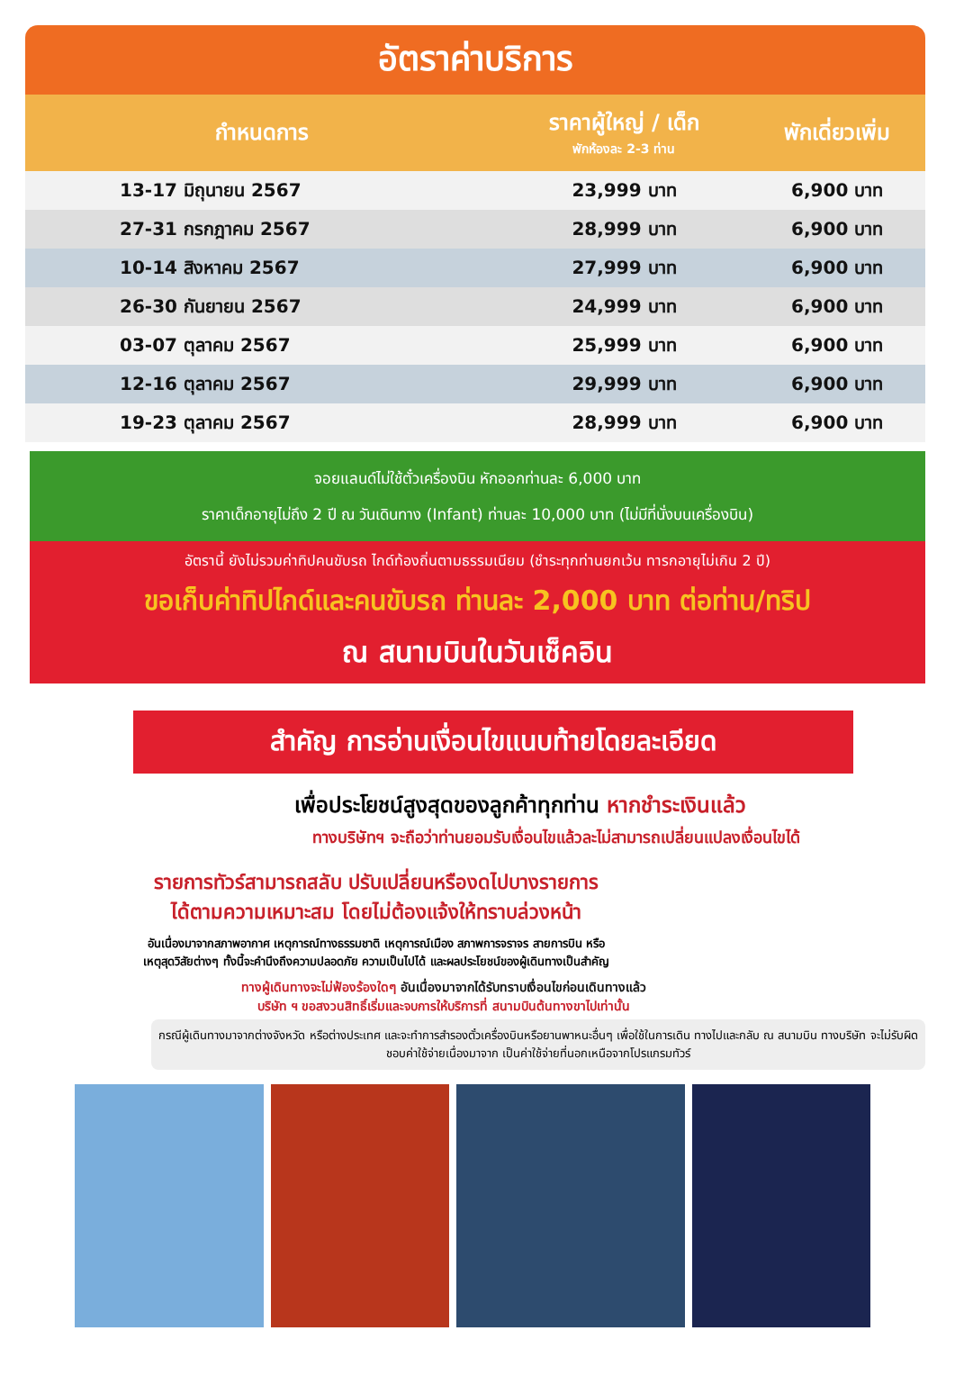อัตราค่าบริการ
| กำหนดการ | ราคาผู้ใหญ่ / เด็ก พักห้องละ 2-3 ท่าน | พักเดี่ยวเพิ่ม |
| --- | --- | --- |
| 13-17 มิถุนายน 2567 | 23,999 บาท | 6,900 บาท |
| 27-31 กรกฎาคม 2567 | 28,999 บาท | 6,900 บาท |
| 10-14 สิงหาคม 2567 | 27,999 บาท | 6,900 บาท |
| 26-30 กันยายน 2567 | 24,999 บาท | 6,900 บาท |
| 03-07 ตุลาคม 2567 | 25,999 บาท | 6,900 บาท |
| 12-16 ตุลาคม 2567 | 29,999 บาท | 6,900 บาท |
| 19-23 ตุลาคม 2567 | 28,999 บาท | 6,900 บาท |
จอยแลนด์ไม่ใช้ตั๋วเครื่องบิน หักออกท่านละ 6,000 บาท
ราคาเด็กอายุไม่ถึง 2 ปี ณ วันเดินทาง (Infant) ท่านละ 10,000 บาท (ไม่มีที่นั่งบนเครื่องบิน)
อัตรานี้ ยังไม่รวมค่าทิปคนขับรถ ไกด์ท้องถิ่นตามธรรมเนียม (ชำระทุกท่านยกเว้น ทารกอายุไม่เกิน 2 ปี)
ขอเก็บค่าทิปไกด์และคนขับรถ ท่านละ 2,000 บาท ต่อท่าน/ทริป
ณ สนามบินในวันเช็คอิน
สำคัญ การอ่านเงื่อนไขแนบท้ายโดยละเอียด
เพื่อประโยชน์สูงสุดของลูกค้าทุกท่าน หากชำระเงินแล้ว
ทางบริษัทฯ จะถือว่าท่านยอมรับเงื่อนไขแล้วละไม่สามารถเปลี่ยนแปลงเงื่อนไขได้
รายการทัวร์สามารถสลับ ปรับเปลี่ยนหรืองดไปบางรายการ
ได้ตามความเหมาะสม โดยไม่ต้องแจ้งให้ทราบล่วงหน้า
อันเนื่องมาจากสภาพอากาศ เหตุการณ์ทางธรรมชาติ เหตุการณ์เมือง สภาพการจราจร สายการบิน หรือ
เหตุสุดวิสัยต่างๆ ทั้งนี้จะคำนึงถึงความปลอดภัย ความเป็นไปได้ และผลประโยชน์ของผู้เดินทางเป็นสำคัญ
ทางผู้เดินทางจะไม่ฟ้องร้องใดๆ อันเนื่องมาจากได้รับทราบเงื่อนไขก่อนเดินทางแล้ว
บริษัท ฯ ขอสงวนสิทธิ์เริ่มและจบการให้บริการที่ สนามบินต้นทางขาไปเท่านั้น
กรณีผู้เดินทางมาจากต่างจังหวัด หรือต่างประเทศ และจะทำการสำรองตั๋วเครื่องบินหรือยานพาหนะอื่นๆ เพื่อใช้ในการเดิน ทางไปและกลับ ณ สนามบิน ทางบริษัท จะไม่รับผิดชอบค่าใช้จ่ายเนื่องมาจาก เป็นค่าใช้จ่ายที่นอกเหนือจากโปรแกรมทัวร์